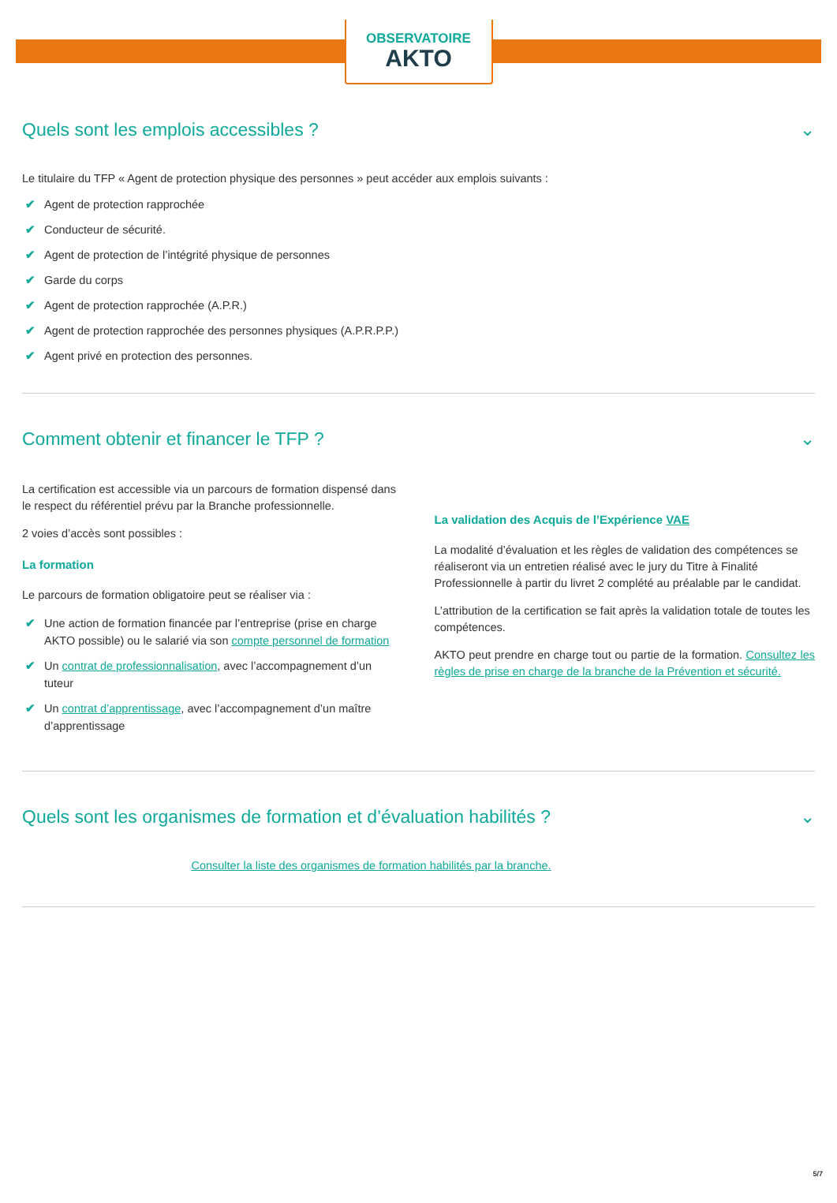OBSERVATOIRE
AKTO
Quels sont les emplois accessibles ? ⌄
Le titulaire du TFP « Agent de protection physique des personnes » peut accéder aux emplois suivants :
✔ Agent de protection rapprochée
✔ Conducteur de sécurité.
✔ Agent de protection de l’intégrité physique de personnes
✔ Garde du corps
✔ Agent de protection rapprochée (A.P.R.)
✔ Agent de protection rapprochée des personnes physiques (A.P.R.P.P.)
✔ Agent privé en protection des personnes.
Comment obtenir et financer le TFP ? ⌄
La certification est accessible via un parcours de formation dispensé dans le respect du référentiel prévu par la Branche professionnelle.
2 voies d’accès sont possibles :
La formation
Le parcours de formation obligatoire peut se réaliser via :
✔ Une action de formation financée par l’entreprise (prise en charge AKTO possible) ou le salarié via son compte personnel de formation
✔ Un contrat de professionnalisation, avec l’accompagnement d’un tuteur
✔ Un contrat d’apprentissage, avec l’accompagnement d’un maître d’apprentissage
La validation des Acquis de l’Expérience VAE
La modalité d’évaluation et les règles de validation des compétences se réaliseront via un entretien réalisé avec le jury du Titre à Finalité Professionnelle à partir du livret 2 complété au préalable par le candidat.
L’attribution de la certification se fait après la validation totale de toutes les compétences.
AKTO peut prendre en charge tout ou partie de la formation. Consultez les règles de prise en charge de la branche de la Prévention et sécurité.
Quels sont les organismes de formation et d’évaluation habilités ? ⌄
Consulter la liste des organismes de formation habilités par la branche.
5/7